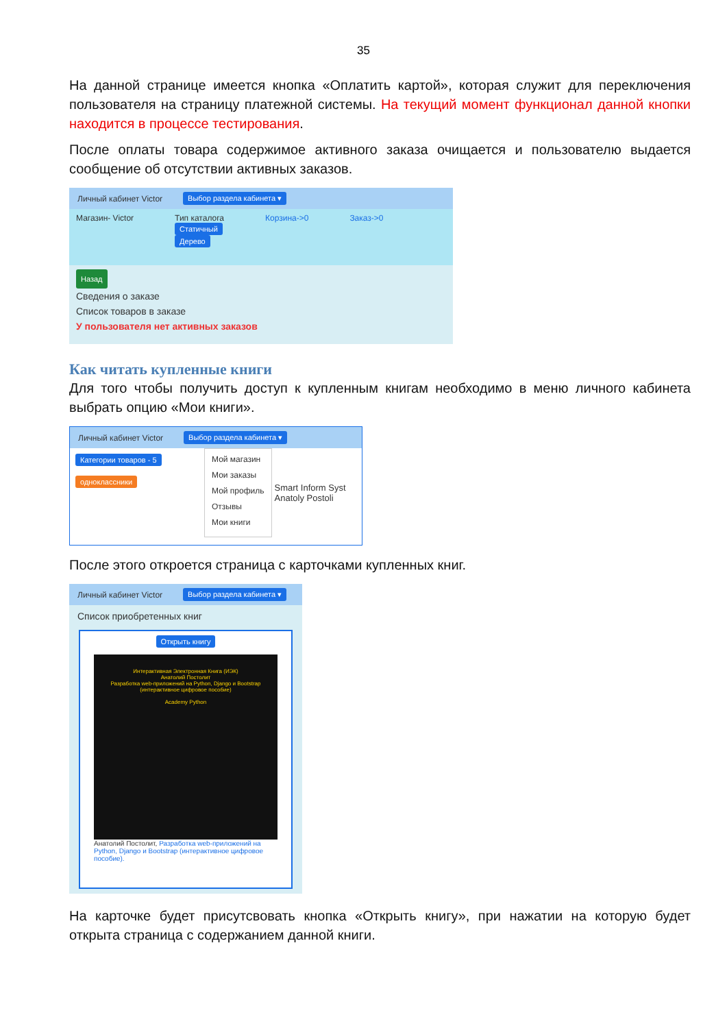35
На данной странице имеется кнопка «Оплатить картой», которая служит для переключения пользователя на страницу платежной системы. На текущий момент функционал данной кнопки находится в процессе тестирования.
После оплаты товара содержимое активного заказа очищается и пользователю выдается сообщение об отсутствии активных заказов.
Личный кабинет Victor Выбор раздела кабинета ▾
Магазин- Victor Тип каталога
Статичный
Дерево Корзина->0 Заказ->0
Назад
Сведения о заказе
Список товаров в заказе
У пользователя нет активных заказов
Как читать купленные книги
Для того чтобы получить доступ к купленным книгам необходимо в меню личного кабинета выбрать опцию «Мои книги».
Личный кабинет Victor Выбор раздела кабинета ▾
Категории товаров - 5
одноклассники
Мой магазин
Мои заказы
Мой профиль
Отзывы
Мои книги
Smart Inform Syst
Anatoly Postoli
После этого откроется страница с карточками купленных книг.
Личный кабинет Victor Выбор раздела кабинета ▾
Список приобретенных книг
Открыть книгу
Интерактивная Электронная Книга (ИЭК)
Анатолий Постолит
Разработка web-приложений на Python, Django и Bootstrap
(интерактивное цифровое пособие)
Academy Python
Анатолий Постолит, Разработка web-приложений на Python, Django и Bootstrap (интерактивное цифровое пособие).
На карточке будет присутсвовать кнопка «Открыть книгу», при нажатии на которую будет открыта страница с содержанием данной книги.